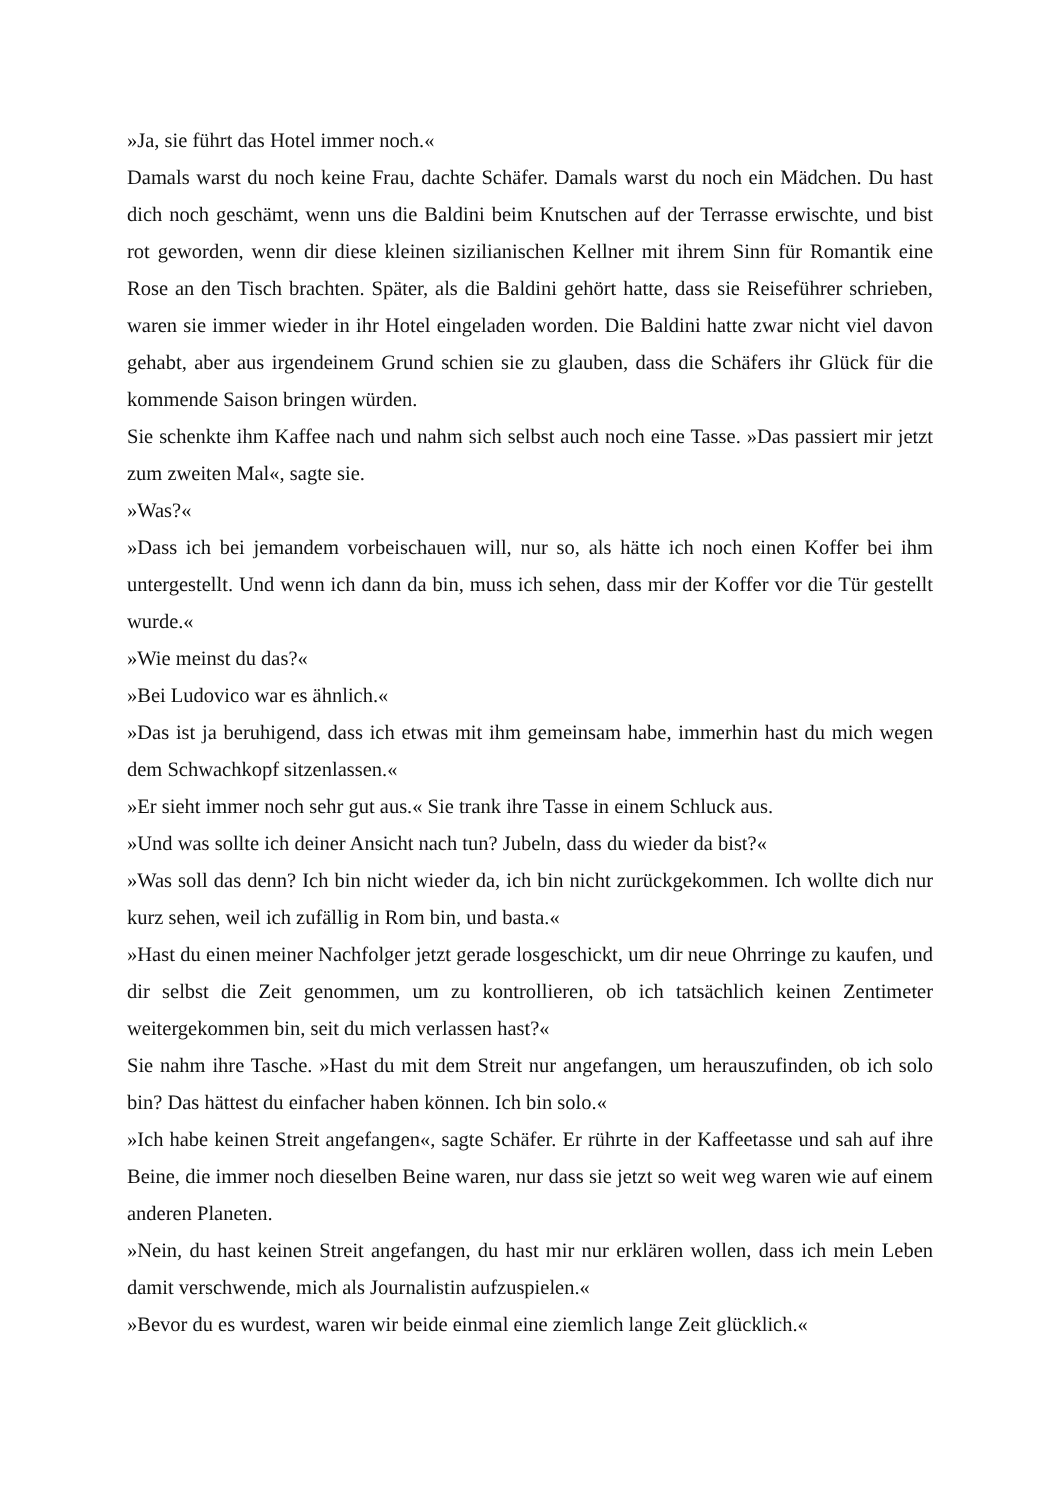»Ja, sie führt das Hotel immer noch.«
Damals warst du noch keine Frau, dachte Schäfer. Damals warst du noch ein Mädchen. Du hast dich noch geschämt, wenn uns die Baldini beim Knutschen auf der Terrasse erwischte, und bist rot geworden, wenn dir diese kleinen sizilianischen Kellner mit ihrem Sinn für Romantik eine Rose an den Tisch brachten. Später, als die Baldini gehört hatte, dass sie Reiseführer schrieben, waren sie immer wieder in ihr Hotel eingeladen worden. Die Baldini hatte zwar nicht viel davon gehabt, aber aus irgendeinem Grund schien sie zu glauben, dass die Schäfers ihr Glück für die kommende Saison bringen würden.
Sie schenkte ihm Kaffee nach und nahm sich selbst auch noch eine Tasse. »Das passiert mir jetzt zum zweiten Mal«, sagte sie.
»Was?«
»Dass ich bei jemandem vorbeischauen will, nur so, als hätte ich noch einen Koffer bei ihm untergestellt. Und wenn ich dann da bin, muss ich sehen, dass mir der Koffer vor die Tür gestellt wurde.«
»Wie meinst du das?«
»Bei Ludovico war es ähnlich.«
»Das ist ja beruhigend, dass ich etwas mit ihm gemeinsam habe, immerhin hast du mich wegen dem Schwachkopf sitzenlassen.«
»Er sieht immer noch sehr gut aus.« Sie trank ihre Tasse in einem Schluck aus.
»Und was sollte ich deiner Ansicht nach tun? Jubeln, dass du wieder da bist?«
»Was soll das denn? Ich bin nicht wieder da, ich bin nicht zurückgekommen. Ich wollte dich nur kurz sehen, weil ich zufällig in Rom bin, und basta.«
»Hast du einen meiner Nachfolger jetzt gerade losgeschickt, um dir neue Ohrringe zu kaufen, und dir selbst die Zeit genommen, um zu kontrollieren, ob ich tatsächlich keinen Zentimeter weitergekommen bin, seit du mich verlassen hast?«
Sie nahm ihre Tasche. »Hast du mit dem Streit nur angefangen, um herauszufinden, ob ich solo bin? Das hättest du einfacher haben können. Ich bin solo.«
»Ich habe keinen Streit angefangen«, sagte Schäfer. Er rührte in der Kaffeetasse und sah auf ihre Beine, die immer noch dieselben Beine waren, nur dass sie jetzt so weit weg waren wie auf einem anderen Planeten.
»Nein, du hast keinen Streit angefangen, du hast mir nur erklären wollen, dass ich mein Leben damit verschwende, mich als Journalistin aufzuspielen.«
»Bevor du es wurdest, waren wir beide einmal eine ziemlich lange Zeit glücklich.«